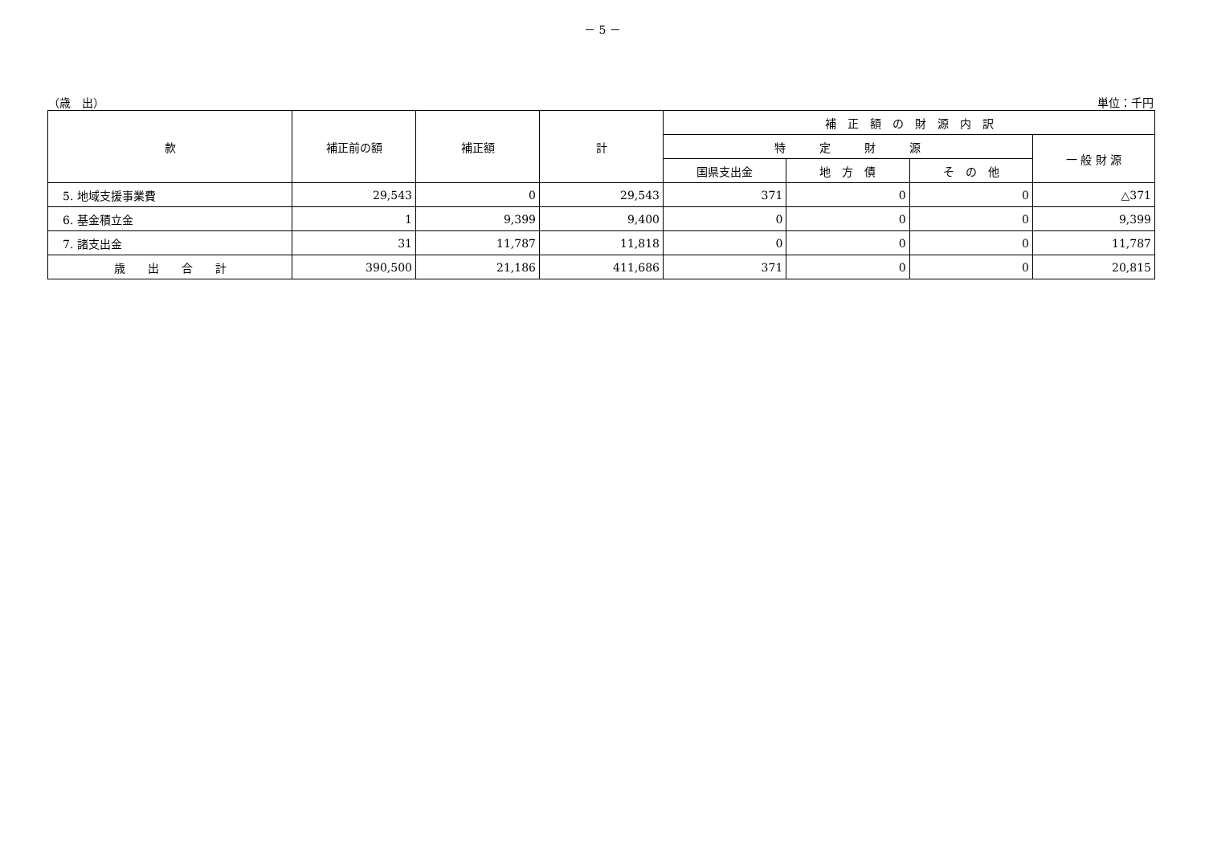－ 5 －
（歳　出） 単位：千円
| 款 | 補正前の額 | 補正額 | 計 | 補 正 額 の 財 源 内 訳 | | | |
| --- | --- | --- | --- | --- | --- | --- | --- |
| | | | | 特 定 財 源 | | | 一 般 財 源 |
| | | | | 国県支出金 | 地 方 債 | そ の 他 | |
| 5. 地域支援事業費 | 29,543 | 0 | 29,543 | 371 | 0 | 0 | △371 |
| 6. 基金積立金 | 1 | 9,399 | 9,400 | 0 | 0 | 0 | 9,399 |
| 7. 諸支出金 | 31 | 11,787 | 11,818 | 0 | 0 | 0 | 11,787 |
| 歳 出 合 計 | 390,500 | 21,186 | 411,686 | 371 | 0 | 0 | 20,815 |